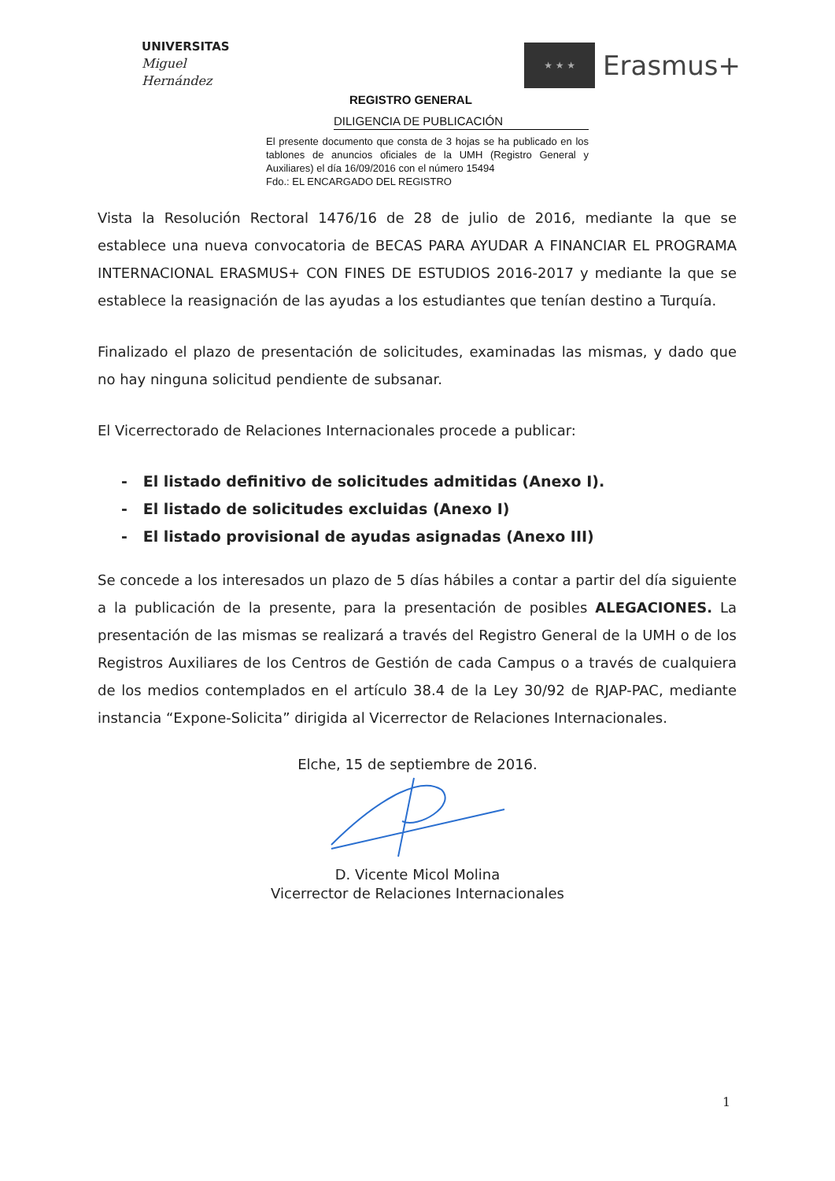UNIVERSITAS
Miguel
Hernández
★ ★ ★
Erasmus+
REGISTRO GENERAL
DILIGENCIA DE PUBLICACIÓN
El presente documento que consta de 3 hojas se ha publicado en los tablones de anuncios oficiales de la UMH (Registro General y Auxiliares) el día 16/09/2016 con el número 15494
Fdo.: EL ENCARGADO DEL REGISTRO
Vista la Resolución Rectoral 1476/16 de 28 de julio de 2016, mediante la que se establece una nueva convocatoria de BECAS PARA AYUDAR A FINANCIAR EL PROGRAMA INTERNACIONAL ERASMUS+ CON FINES DE ESTUDIOS 2016-2017 y mediante la que se establece la reasignación de las ayudas a los estudiantes que tenían destino a Turquía.
Finalizado el plazo de presentación de solicitudes, examinadas las mismas, y dado que no hay ninguna solicitud pendiente de subsanar.
El Vicerrectorado de Relaciones Internacionales procede a publicar:
- El listado definitivo de solicitudes admitidas (Anexo I).
- El listado de solicitudes excluidas (Anexo I)
- El listado provisional de ayudas asignadas (Anexo III)
Se concede a los interesados un plazo de 5 días hábiles a contar a partir del día siguiente a la publicación de la presente, para la presentación de posibles ALEGACIONES. La presentación de las mismas se realizará a través del Registro General de la UMH o de los Registros Auxiliares de los Centros de Gestión de cada Campus o a través de cualquiera de los medios contemplados en el artículo 38.4 de la Ley 30/92 de RJAP-PAC, mediante instancia “Expone-Solicita” dirigida al Vicerrector de Relaciones Internacionales.
Elche, 15 de septiembre de 2016.
D. Vicente Micol Molina
Vicerrector de Relaciones Internacionales
1